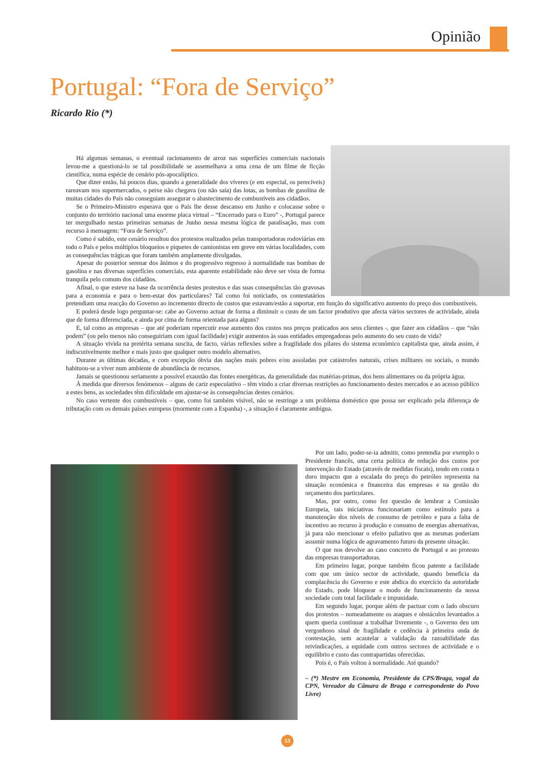Opinião
Portugal: “Fora de Serviço”
Ricardo Rio (*)
Há algumas semanas, o eventual racionamento de arroz nas superfícies comerciais nacionais levou-me a questioná-lo se tal possibilidade se assemelhava a uma cena de um filme de ficção científica, numa espécie de cenário pós-apocalíptico.
Que dizer então, há poucos dias, quando a generalidade dos víveres (e em especial, os perecíveis) rareavam nos supermercados, o peixe não chegava (ou não saía) das lotas, as bombas de gasolina de muitas cidades do País não conseguiam assegurar o abastecimento de combustíveis aos cidadãos.
Se o Primeiro-Ministro esperava que o País lhe desse descanso em Junho e colocasse sobre o conjunto do território nacional uma enorme placa virtual – “Encerrado para o Euro” -, Portugal parece ter mergulhado nestas primeiras semanas de Junho nessa mesma lógica de paralisação, mas com recurso à mensagem: “Fora de Serviço”.
Como é sabido, este cenário resultou dos protestos realizados pelas transportadoras rodoviárias em todo o País e pelos múltiplos bloqueios e piquetes de camionistas em greve em várias localidades, com as consequências trágicas que foram também amplamente divulgadas.
Apesar do posterior serenar dos ânimos e do progressivo regresso à normalidade nas bombas de gasolina e nas diversas superfícies comerciais, esta aparente estabilidade não deve ser vista de forma tranquila pelo comum dos cidadãos.
Afinal, o que esteve na base da ocorrência destes protestos e das suas consequências tão gravosas para a economia e para o bem-estar dos particulares? Tal como foi noticiado, os contestatários pretendiam uma reacção do Governo ao incremento directo de custos que estavam/estão a suportar, em função do significativo aumento do preço dos combustíveis.
E poderá desde logo perguntar-se: cabe ao Governo actuar de forma a diminuir o custo de um factor produtivo que afecta vários sectores de actividade, ainda que de forma diferenciada, e ainda por cima de forma orientada para alguns?
E, tal como as empresas – que até poderiam repercutir esse aumento dos custos nos preços praticados aos seus clientes -, que fazer aos cidadãos – que “não podem” (ou pelo menos não conseguiriam com igual facilidade) exigir aumentos às suas entidades empregadoras pelo aumento do seu custo de vida?
A situação vivida na pretérita semana suscita, de facto, várias reflexões sobre a fragilidade dos pilares do sistema económico capitalista que, ainda assim, é indiscutivelmente melhor e mais justo que qualquer outro modelo alternativo.
Durante as últimas décadas, e com excepção óbvia das nações mais pobres e/ou assoladas por catástrofes naturais, crises militares ou sociais, o mundo habituou-se a viver num ambiente de abundância de recursos.
Jamais se questionou seriamente a possível exaustão das fontes energéticas, da generalidade das matérias-primas, dos bens alimentares ou da própria água.
À medida que diversos fenómenos – alguns de cariz especulativo – têm vindo a criar diversas restrições ao funcionamento destes mercados e ao acesso público a estes bens, as sociedades têm dificuldade em ajustar-se às consequências destes cenários.
No caso vertente dos combustíveis – que, como foi também visível, não se restringe a um problema doméstico que possa ser explicado pela diferença de tributação com os demais países europeus (mormente com a Espanha) -, a situação é claramente ambígua.
Por um lado, poder-se-ia admitir, como pretendia por exemplo o Presidente francês, uma certa política de redução dos custos por intervenção do Estado (através de medidas fiscais), tendo em conta o duro impacto que a escalada do preço do petróleo representa na situação económica e financeira das empresas e na gestão do orçamento dos particulares.
Mas, por outro, como fez questão de lembrar a Comissão Europeia, tais iniciativas funcionariam como estímulo para a manutenção dos níveis de consumo de petróleo e para a falta de incentivo ao recurso à produção e consumo de energias alternativas, já para não mencionar o efeito paliativo que as mesmas poderiam assumir numa lógica de agravamento futuro da presente situação.
O que nos devolve ao caso concreto de Portugal e ao protesto das empresas transportadoras.
Em primeiro lugar, porque também ficou patente a facilidade com que um único sector de actividade, quando beneficia da complacência do Governo e este abdica do exercício da autoridade do Estado, pode bloquear o modo de funcionamento da nossa sociedade com total facilidade e impunidade.
Em segundo lugar, porque além de pactuar com o lado obscuro dos protestos – nomeadamente os ataques e obstáculos levantados a quem queria continuar a trabalhar livremente -, o Governo deu um vergonhoso sinal de fragilidade e cedência à primeira onda de contestação, sem acautelar a validação da razoabilidade das reivindicações, a equidade com outros sectores de actividade e o equilíbrio e custo das contrapartidas oferecidas.
Pois é, o País voltou à normalidade. Até quando?
– (*) Mestre em Economia, Presidente da CPS/Braga, vogal da CPN, Vereador da Câmara de Braga e correspondente do Povo Livre)
13